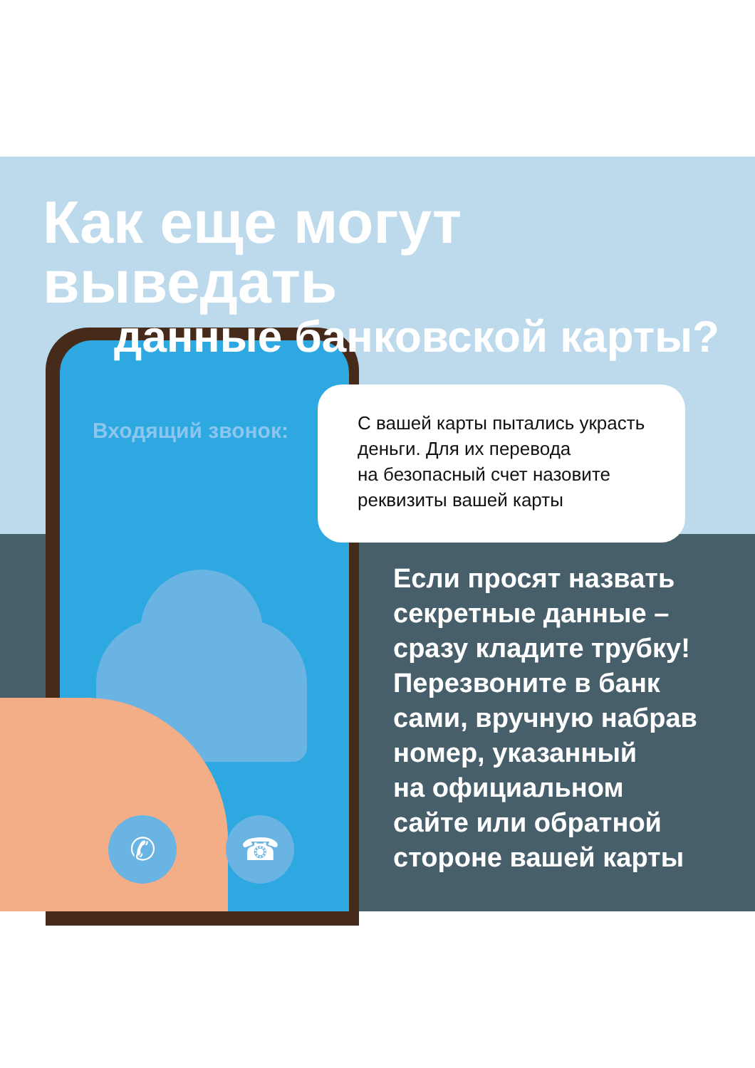✆ ☎
Как еще могут выведать
данные банковской карты?
Входящий звонок:
С вашей карты пытались украсть деньги. Для их перевода
на безопасный счет назовите реквизиты вашей карты
Если просят назвать
секретные данные –
сразу кладите трубку!
Перезвоните в банк
сами, вручную набрав
номер, указанный
на официальном
сайте или обратной
стороне вашей карты